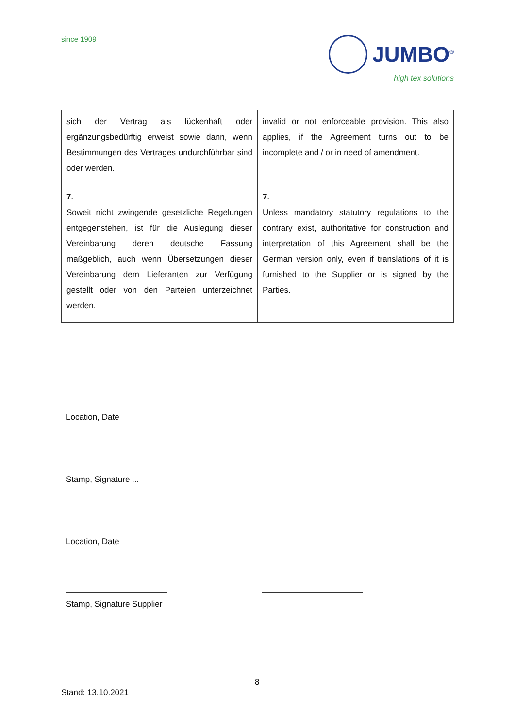since 1909
JUMBO<sup>®</sup>
high tex solutions
| sich der Vertrag als lückenhaft oder ergänzungsbedürftig erweist sowie dann, wenn Bestimmungen des Vertrages undurchführbar sind oder werden. | invalid or not enforceable provision. This also applies, if the Agreement turns out to be incomplete and / or in need of amendment. |
| 7. Soweit nicht zwingende gesetzliche Regelungen entgegenstehen, ist für die Auslegung dieser Vereinbarung deren deutsche Fassung maßgeblich, auch wenn Übersetzungen dieser Vereinbarung dem Lieferanten zur Verfügung gestellt oder von den Parteien unterzeichnet werden. | 7. Unless mandatory statutory regulations to the contrary exist, authoritative for construction and interpretation of this Agreement shall be the German version only, even if translations of it is furnished to the Supplier or is signed by the Parties. |
Location, Date
Stamp, Signature ...
Location, Date
Stamp, Signature Supplier
8
Stand: 13.10.2021